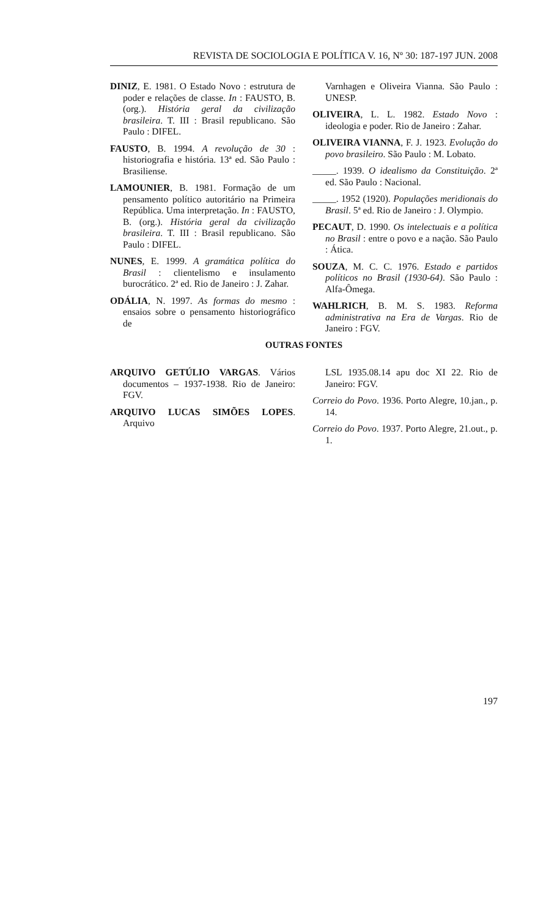REVISTA DE SOCIOLOGIA E POLÍTICA V. 16, Nº 30: 187-197 JUN. 2008
DINIZ, E. 1981. O Estado Novo : estrutura de poder e relações de classe. In : FAUSTO, B. (org.). História geral da civilização brasileira. T. III : Brasil republicano. São Paulo : DIFEL.
FAUSTO, B. 1994. A revolução de 30 : historiografia e história. 13ª ed. São Paulo : Brasiliense.
LAMOUNIER, B. 1981. Formação de um pensamento político autoritário na Primeira República. Uma interpretação. In : FAUSTO, B. (org.). História geral da civilização brasileira. T. III : Brasil republicano. São Paulo : DIFEL.
NUNES, E. 1999. A gramática política do Brasil : clientelismo e insulamento burocrático. 2ª ed. Rio de Janeiro : J. Zahar.
ODÁLIA, N. 1997. As formas do mesmo : ensaios sobre o pensamento historiográfico de
Varnhagen e Oliveira Vianna. São Paulo : UNESP.
OLIVEIRA, L. L. 1982. Estado Novo : ideologia e poder. Rio de Janeiro : Zahar.
OLIVEIRA VIANNA, F. J. 1923. Evolução do povo brasileiro. São Paulo : M. Lobato.
_____. 1939. O idealismo da Constituição. 2ª ed. São Paulo : Nacional.
_____. 1952 (1920). Populações meridionais do Brasil. 5ª ed. Rio de Janeiro : J. Olympio.
PECAUT, D. 1990. Os intelectuais e a política no Brasil : entre o povo e a nação. São Paulo : Ática.
SOUZA, M. C. C. 1976. Estado e partidos políticos no Brasil (1930-64). São Paulo : Alfa-Ômega.
WAHLRICH, B. M. S. 1983. Reforma administrativa na Era de Vargas. Rio de Janeiro : FGV.
OUTRAS FONTES
ARQUIVO GETÚLIO VARGAS. Vários documentos – 1937-1938. Rio de Janeiro: FGV.
ARQUIVO LUCAS SIMÕES LOPES. Arquivo
LSL 1935.08.14 apu doc XI 22. Rio de Janeiro: FGV.
Correio do Povo. 1936. Porto Alegre, 10.jan., p. 14.
Correio do Povo. 1937. Porto Alegre, 21.out., p. 1.
197